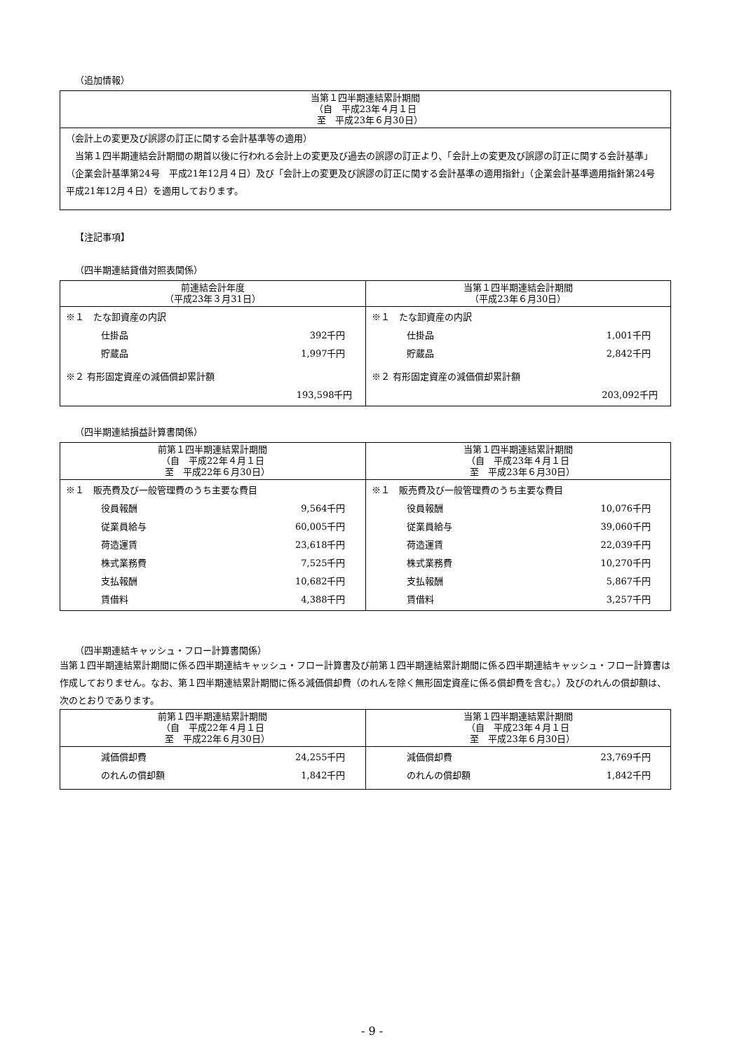（追加情報）
| 当第１四半期連結累計期間 （自 平成23年４月１日 至 平成23年６月30日） |
| --- |
| （会計上の変更及び誤謬の訂正に関する会計基準等の適用） 当第１四半期連結会計期間の期首以後に行われる会計上の変更及び過去の誤謬の訂正より、「会計上の変更及び誤謬の訂正に関する会計基準」（企業会計基準第24号 平成21年12月４日）及び「会計上の変更及び誤謬の訂正に関する会計基準の適用指針」（企業会計基準適用指針第24号 平成21年12月４日）を適用しております。 |
【注記事項】
（四半期連結貸借対照表関係）
| 前連結会計年度 （平成23年３月31日） | 当第１四半期連結会計期間 （平成23年６月30日） |
| --- | --- |
| / ※１ たな卸資産の内訳 / / / 仕掛品 / 392千円 / / 貯蔵品 / 1,997千円 / / ※２ 有形固定資産の減価償却累計額 / / / / 193,598千円 / | / ※１ たな卸資産の内訳 / / / 仕掛品 / 1,001千円 / / 貯蔵品 / 2,842千円 / / ※２ 有形固定資産の減価償却累計額 / / / / 203,092千円 / |
（四半期連結損益計算書関係）
| 前第１四半期連結累計期間 （自 平成22年４月１日 至 平成22年６月30日） | 当第１四半期連結累計期間 （自 平成23年４月１日 至 平成23年６月30日） |
| --- | --- |
| / ※１ 販売費及び一般管理費のうち主要な費目 / / / 役員報酬 / 9,564千円 / / 従業員給与 / 60,005千円 / / 荷造運賃 / 23,618千円 / / 株式業務費 / 7,525千円 / / 支払報酬 / 10,682千円 / / 賃借料 / 4,388千円 / | / ※１ 販売費及び一般管理費のうち主要な費目 / / / 役員報酬 / 10,076千円 / / 従業員給与 / 39,060千円 / / 荷造運賃 / 22,039千円 / / 株式業務費 / 10,270千円 / / 支払報酬 / 5,867千円 / / 賃借料 / 3,257千円 / |
（四半期連結キャッシュ・フロー計算書関係）
当第１四半期連結累計期間に係る四半期連結キャッシュ・フロー計算書及び前第１四半期連結累計期間に係る四半期連結キャッシュ・フロー計算書は作成しておりません。なお、第１四半期連結累計期間に係る減価償却費（のれんを除く無形固定資産に係る償却費を含む。）及びのれんの償却額は、次のとおりであります。
| 前第１四半期連結累計期間 （自 平成22年４月１日 至 平成22年６月30日） | 当第１四半期連結累計期間 （自 平成23年４月１日 至 平成23年６月30日） |
| --- | --- |
| / 減価償却費 / 24,255千円 / / のれんの償却額 / 1,842千円 / | / 減価償却費 / 23,769千円 / / のれんの償却額 / 1,842千円 / |
- 9 -